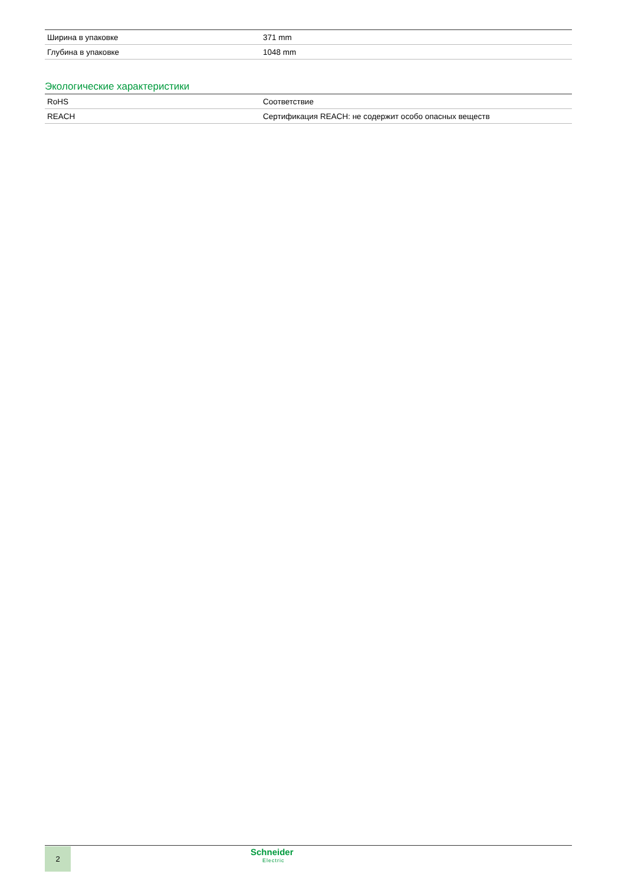| Ширина в упаковке | 371 mm |
| Глубина в упаковке | 1048 mm |
Экологические характеристики
| RoHS | Соответствие |
| REACH | Сертификация REACH: не содержит особо опасных веществ |
2 Schneider
Electric